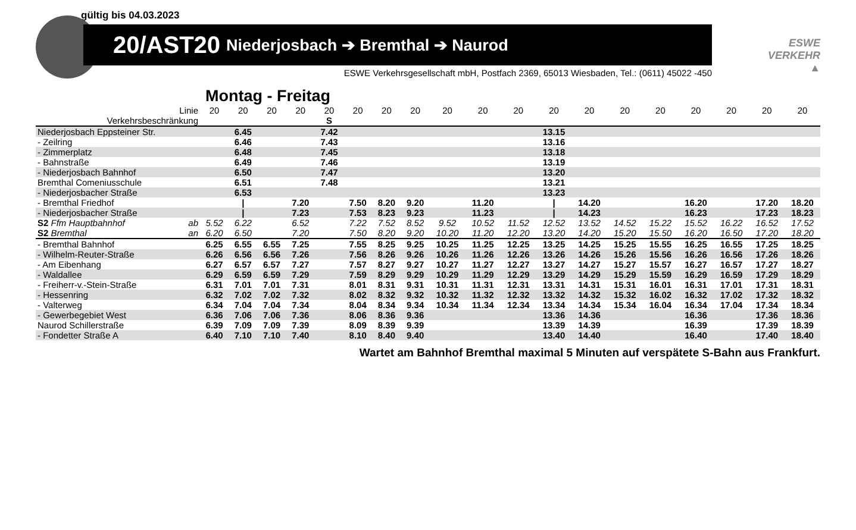gültig bis 04.03.2023
20/AST20 Niederjosbach ➔ Bremthal ➔ Naurod
ESWE
VERKEHR
▲
ESWE Verkehrsgesellschaft mbH, Postfach 2369, 65013 Wiesbaden, Tel.: (0611) 45022 -450
Montag - Freitag
| Linie | 20 | 20 | 20 | 20 | 20 | 20 | 20 | 20 | 20 | 20 | 20 | 20 | 20 | 20 | 20 | 20 | 20 | 20 | 20 |
| Verkehrsbeschränkung | | | | | S | | | | | | | | | | | | | | |
| Niederjosbach Eppsteiner Str. | | 6.45 | | | 7.42 | | | | | | | 13.15 | | | | | | | |
| - Zeilring | | 6.46 | | | 7.43 | | | | | | | 13.16 | | | | | | | |
| - Zimmerplatz | | 6.48 | | | 7.45 | | | | | | | 13.18 | | | | | | | |
| - Bahnstraße | | 6.49 | | | 7.46 | | | | | | | 13.19 | | | | | | | |
| - Niederjosbach Bahnhof | | 6.50 | | | 7.47 | | | | | | | 13.20 | | | | | | | |
| Bremthal Comeniusschule | | 6.51 | | | 7.48 | | | | | | | 13.21 | | | | | | | |
| - Niederjosbacher Straße | | 6.53 | | | | | | | | | | 13.23 | | | | | | | |
| - Bremthal Friedhof | | / | | 7.20 | | 7.50 | 8.20 | 9.20 | | 11.20 | | / | 14.20 | | | 16.20 | | 17.20 | 18.20 |
| - Niederjosbacher Straße | | / | | 7.23 | | 7.53 | 8.23 | 9.23 | | 11.23 | | / | 14.23 | | | 16.23 | | 17.23 | 18.23 |
| S2 Ffm Hauptbahnhof ab | 5.52 | 6.22 | | 6.52 | | 7.22 | 7.52 | 8.52 | 9.52 | 10.52 | 11.52 | 12.52 | 13.52 | 14.52 | 15.22 | 15.52 | 16.22 | 16.52 | 17.52 |
| S2 Bremthal an | 6.20 | 6.50 | | 7.20 | | 7.50 | 8.20 | 9.20 | 10.20 | 11.20 | 12.20 | 13.20 | 14.20 | 15.20 | 15.50 | 16.20 | 16.50 | 17.20 | 18.20 |
| - Bremthal Bahnhof | 6.25 | 6.55 | 6.55 | 7.25 | | 7.55 | 8.25 | 9.25 | 10.25 | 11.25 | 12.25 | 13.25 | 14.25 | 15.25 | 15.55 | 16.25 | 16.55 | 17.25 | 18.25 |
| - Wilhelm-Reuter-Straße | 6.26 | 6.56 | 6.56 | 7.26 | | 7.56 | 8.26 | 9.26 | 10.26 | 11.26 | 12.26 | 13.26 | 14.26 | 15.26 | 15.56 | 16.26 | 16.56 | 17.26 | 18.26 |
| - Am Eibenhang | 6.27 | 6.57 | 6.57 | 7.27 | | 7.57 | 8.27 | 9.27 | 10.27 | 11.27 | 12.27 | 13.27 | 14.27 | 15.27 | 15.57 | 16.27 | 16.57 | 17.27 | 18.27 |
| - Waldallee | 6.29 | 6.59 | 6.59 | 7.29 | | 7.59 | 8.29 | 9.29 | 10.29 | 11.29 | 12.29 | 13.29 | 14.29 | 15.29 | 15.59 | 16.29 | 16.59 | 17.29 | 18.29 |
| - Freiherr-v.-Stein-Straße | 6.31 | 7.01 | 7.01 | 7.31 | | 8.01 | 8.31 | 9.31 | 10.31 | 11.31 | 12.31 | 13.31 | 14.31 | 15.31 | 16.01 | 16.31 | 17.01 | 17.31 | 18.31 |
| - Hessenring | 6.32 | 7.02 | 7.02 | 7.32 | | 8.02 | 8.32 | 9.32 | 10.32 | 11.32 | 12.32 | 13.32 | 14.32 | 15.32 | 16.02 | 16.32 | 17.02 | 17.32 | 18.32 |
| - Valterweg | 6.34 | 7.04 | 7.04 | 7.34 | | 8.04 | 8.34 | 9.34 | 10.34 | 11.34 | 12.34 | 13.34 | 14.34 | 15.34 | 16.04 | 16.34 | 17.04 | 17.34 | 18.34 |
| - Gewerbegebiet West | 6.36 | 7.06 | 7.06 | 7.36 | | 8.06 | 8.36 | 9.36 | | | | 13.36 | 14.36 | | | 16.36 | | 17.36 | 18.36 |
| Naurod Schillerstraße | 6.39 | 7.09 | 7.09 | 7.39 | | 8.09 | 8.39 | 9.39 | | | | 13.39 | 14.39 | | | 16.39 | | 17.39 | 18.39 |
| - Fondetter Straße A | 6.40 | 7.10 | 7.10 | 7.40 | | 8.10 | 8.40 | 9.40 | | | | 13.40 | 14.40 | | | 16.40 | | 17.40 | 18.40 |
Wartet am Bahnhof Bremthal maximal 5 Minuten auf verspätete S-Bahn aus Frankfurt.